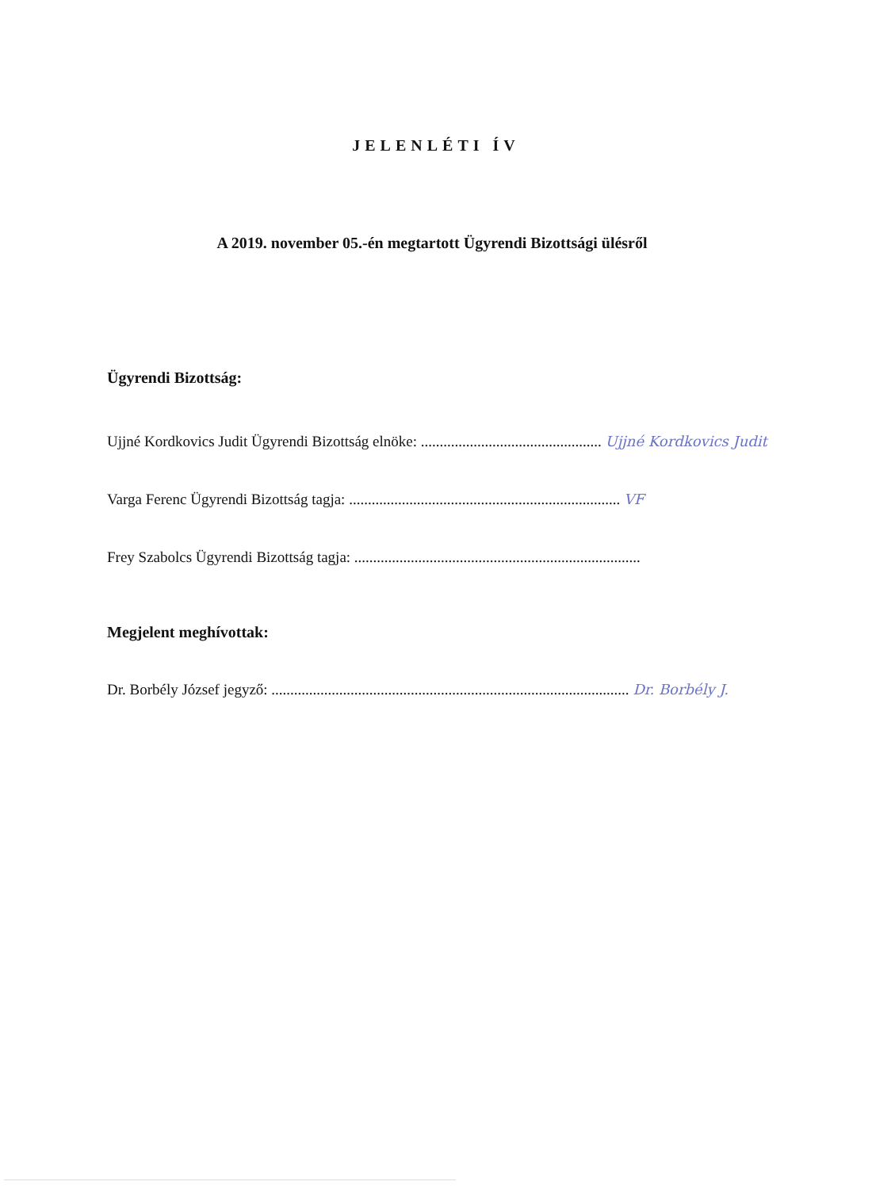JELENLÉTI ÍV
A 2019. november 05.-én megtartott Ügyrendi Bizottsági ülésről
Ügyrendi Bizottság:
Ujjné Kordkovics Judit Ügyrendi Bizottság elnöke: ................................................ Ujjné Kordkovics Judit
Varga Ferenc Ügyrendi Bizottság tagja: ........................................................................ VF
Frey Szabolcs Ügyrendi Bizottság tagja: ............................................................................
Megjelent meghívottak:
Dr. Borbély József jegyző: ............................................................................................... Dr. Borbély J.